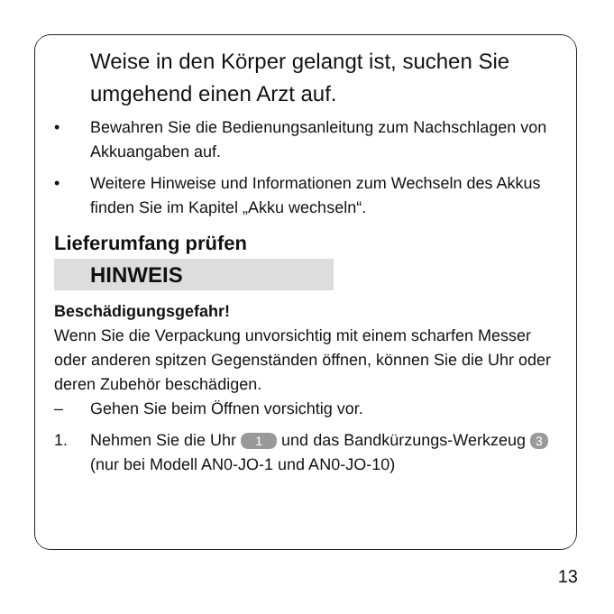Weise in den Körper gelangt ist, suchen Sie umgehend einen Arzt auf.
• Bewahren Sie die Bedienungsanleitung zum Nachschlagen von Akkuangaben auf.
• Weitere Hinweise und Informationen zum Wechseln des Akkus finden Sie im Kapitel „Akku wechseln“.
Lieferumfang prüfen
HINWEIS
Beschädigungsgefahr!
Wenn Sie die Verpackung unvorsichtig mit einem scharfen Messer oder anderen spitzen Gegenständen öffnen, können Sie die Uhr oder deren Zubehör beschädigen.
– Gehen Sie beim Öffnen vorsichtig vor.
1. Nehmen Sie die Uhr 1 und das Bandkürzungs-Werkzeug 3 (nur bei Modell AN0-JO-1 und AN0-JO-10)
13